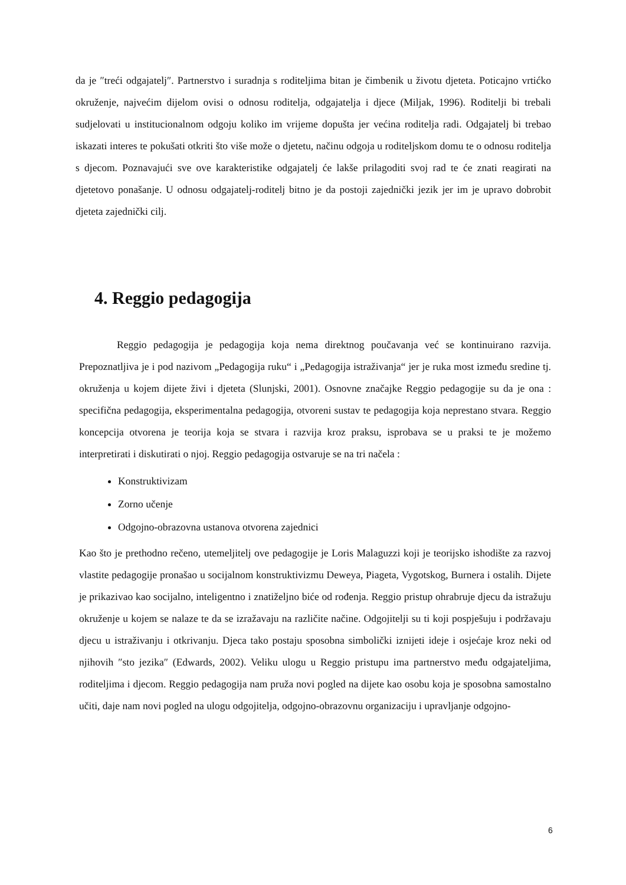da je ″treći odgajatelj″. Partnerstvo i suradnja s roditeljima bitan je čimbenik u životu djeteta. Poticajno vrtićko okruženje, najvećim dijelom ovisi o odnosu roditelja, odgajatelja i djece (Miljak, 1996). Roditelji bi trebali sudjelovati u institucionalnom odgoju koliko im vrijeme dopušta jer većina roditelja radi. Odgajatelj bi trebao iskazati interes te pokušati otkriti što više može o djetetu, načinu odgoja u roditeljskom domu te o odnosu roditelja s djecom. Poznavajući sve ove karakteristike odgajatelj će lakše prilagoditi svoj rad te će znati reagirati na djetetovo ponašanje. U odnosu odgajatelj-roditelj bitno je da postoji zajednički jezik jer im je upravo dobrobit djeteta zajednički cilj.
4. Reggio pedagogija
Reggio pedagogija je pedagogija koja nema direktnog poučavanja već se kontinuirano razvija. Prepoznatljiva je i pod nazivom „Pedagogija ruku“ i „Pedagogija istraživanja“ jer je ruka most između sredine tj. okruženja u kojem dijete živi i djeteta (Slunjski, 2001). Osnovne značajke Reggio pedagogije su da je ona : specifična pedagogija, eksperimentalna pedagogija, otvoreni sustav te pedagogija koja neprestano stvara. Reggio koncepcija otvorena je teorija koja se stvara i razvija kroz praksu, isprobava se u praksi te je možemo interpretirati i diskutirati o njoj. Reggio pedagogija ostvaruje se na tri načela :
Konstruktivizam
Zorno učenje
Odgojno-obrazovna ustanova otvorena zajednici
Kao što je prethodno rečeno, utemeljitelj ove pedagogije je Loris Malaguzzi koji je teorijsko ishodište za razvoj vlastite pedagogije pronašao u socijalnom konstruktivizmu Deweya, Piageta, Vygotskog, Burnera i ostalih. Dijete je prikazivao kao socijalno, inteligentno i znatiželjno biće od rođenja. Reggio pristup ohrabruje djecu da istražuju okruženje u kojem se nalaze te da se izražavaju na različite načine. Odgojitelji su ti koji pospješuju i podržavaju djecu u istraživanju i otkrivanju. Djeca tako postaju sposobna simbolički iznijeti ideje i osjećaje kroz neki od njihovih ″sto jezika″ (Edwards, 2002). Veliku ulogu u Reggio pristupu ima partnerstvo među odgajateljima, roditeljima i djecom. Reggio pedagogija nam pruža novi pogled na dijete kao osobu koja je sposobna samostalno učiti, daje nam novi pogled na ulogu odgojitelja, odgojno-obrazovnu organizaciju i upravljanje odgojno-
6